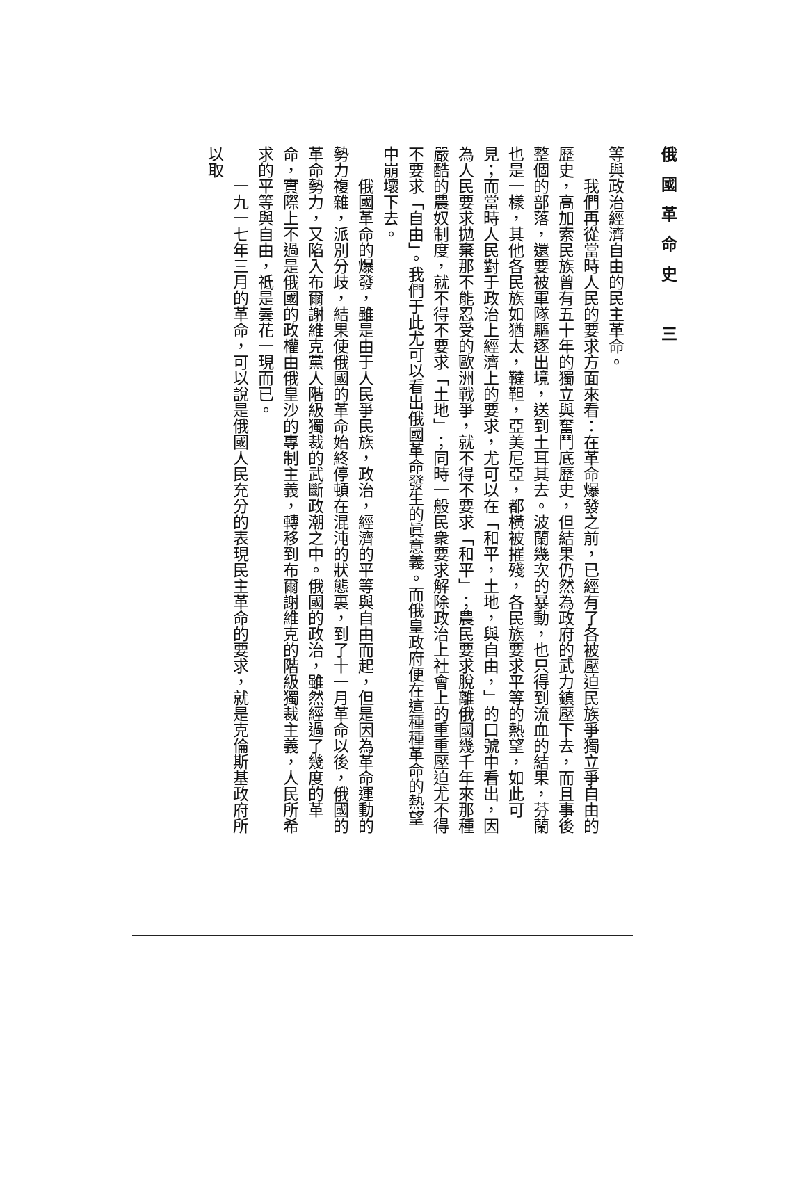俄國革命史　三
等與政治經濟自由的民主革命。
我們再從當時人民的要求方面來看：在革命爆發之前，已經有了各被壓迫民族爭獨立爭自由的歷史，高加索民族曾有五十年的獨立與奮鬥底歷史，但結果仍然為政府的武力鎮壓下去，而且事後整個的部落，還要被軍隊驅逐出境，送到土耳其去。波蘭幾次的暴動，也只得到流血的結果，芬蘭也是一樣，其他各民族如猶太，韃靼，亞美尼亞，都橫被摧殘，各民族要求平等的熱望，如此可見；而當時人民對于政治上經濟上的要求，尤可以在「和平，土地，與自由，」的口號中看出，因為人民要求拋棄那不能忍受的歐洲戰爭，就不得不要求「和平」；農民要求脫離俄國幾千年來那種嚴酷的農奴制度，就不得不要求「土地」；同時一般民衆要求解除政治上社會上的重重壓迫尤不得不要求「自由」。我們于此尤可以看出俄國革命發生的眞意義。而俄皇政府便在這種種革命的熱望中崩壞下去。
俄國革命的爆發，雖是由于人民爭民族，政治，經濟的平等與自由而起，但是因為革命運動的勢力複雜，派別分歧，結果使俄國的革命始終停頓在混沌的狀態裏，到了十一月革命以後，俄國的革命勢力，又陷入布爾謝維克黨人階級獨裁的武斷政潮之中。俄國的政治，雖然經過了幾度的革命，實際上不過是俄國的政權由俄皇沙的專制主義，轉移到布爾謝維克的階級獨裁主義，人民所希求的平等與自由，祗是曇花一現而已。
一九一七年三月的革命，可以說是俄國人民充分的表現民主革命的要求，就是克倫斯基政府所以取